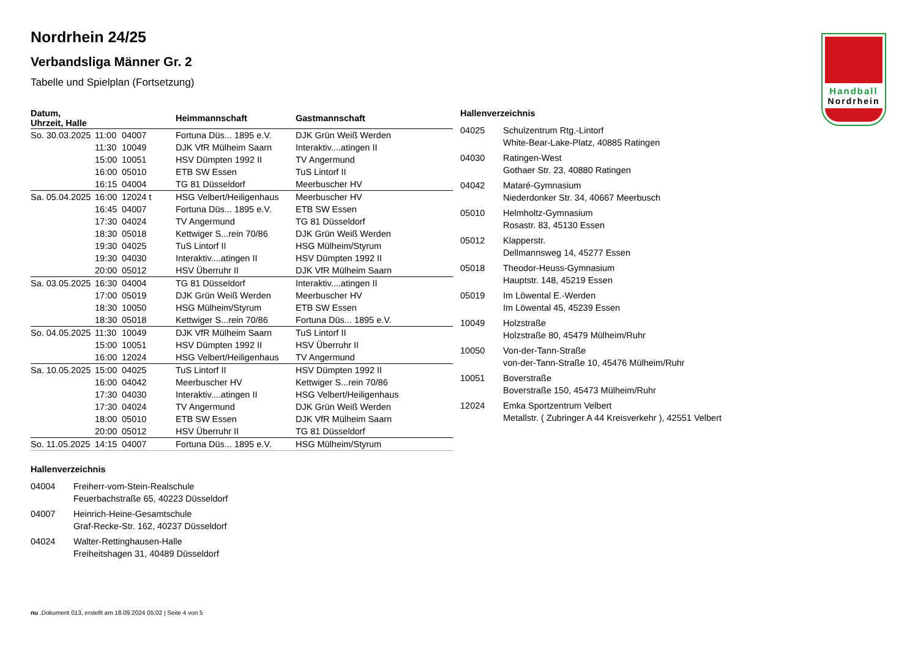Handball
Nordrhein
Nordrhein 24/25
Verbandsliga Männer Gr. 2
Tabelle und Spielplan (Fortsetzung)
| Datum, Uhrzeit, Halle | | | Heimmannschaft | Gastmannschaft |
| --- | --- | --- | --- | --- |
| So. 30.03.2025 | 11:00 | 04007 | Fortuna Düs... 1895 e.V. | DJK Grün Weiß Werden |
| | 11:30 | 10049 | DJK VfR Mülheim Saarn | Interaktiv....atingen II |
| | 15:00 | 10051 | HSV Dümpten 1992 II | TV Angermund |
| | 16:00 | 05010 | ETB SW Essen | TuS Lintorf II |
| | 16:15 | 04004 | TG 81 Düsseldorf | Meerbuscher HV |
| Sa. 05.04.2025 | 16:00 | 12024 t | HSG Velbert/Heiligenhaus | Meerbuscher HV |
| | 16:45 | 04007 | Fortuna Düs... 1895 e.V. | ETB SW Essen |
| | 17:30 | 04024 | TV Angermund | TG 81 Düsseldorf |
| | 18:30 | 05018 | Kettwiger S...rein 70/86 | DJK Grün Weiß Werden |
| | 19:30 | 04025 | TuS Lintorf II | HSG Mülheim/Styrum |
| | 19:30 | 04030 | Interaktiv....atingen II | HSV Dümpten 1992 II |
| | 20:00 | 05012 | HSV Überruhr II | DJK VfR Mülheim Saarn |
| Sa. 03.05.2025 | 16:30 | 04004 | TG 81 Düsseldorf | Interaktiv....atingen II |
| | 17:00 | 05019 | DJK Grün Weiß Werden | Meerbuscher HV |
| | 18:30 | 10050 | HSG Mülheim/Styrum | ETB SW Essen |
| | 18:30 | 05018 | Kettwiger S...rein 70/86 | Fortuna Düs... 1895 e.V. |
| So. 04.05.2025 | 11:30 | 10049 | DJK VfR Mülheim Saarn | TuS Lintorf II |
| | 15:00 | 10051 | HSV Dümpten 1992 II | HSV Überruhr II |
| | 16:00 | 12024 | HSG Velbert/Heiligenhaus | TV Angermund |
| Sa. 10.05.2025 | 15:00 | 04025 | TuS Lintorf II | HSV Dümpten 1992 II |
| | 16:00 | 04042 | Meerbuscher HV | Kettwiger S...rein 70/86 |
| | 17:30 | 04030 | Interaktiv....atingen II | HSG Velbert/Heiligenhaus |
| | 17:30 | 04024 | TV Angermund | DJK Grün Weiß Werden |
| | 18:00 | 05010 | ETB SW Essen | DJK VfR Mülheim Saarn |
| | 20:00 | 05012 | HSV Überruhr II | TG 81 Düsseldorf |
| So. 11.05.2025 | 14:15 | 04007 | Fortuna Düs... 1895 e.V. | HSG Mülheim/Styrum |
Hallenverzeichnis
04025 Schulzentrum Rtg.-Lintorf
White-Bear-Lake-Platz, 40885 Ratingen
04030 Ratingen-West
Gothaer Str. 23, 40880 Ratingen
04042 Mataré-Gymnasium
Niederdonker Str. 34, 40667 Meerbusch
05010 Helmholtz-Gymnasium
Rosastr. 83, 45130 Essen
05012 Klapperstr.
Dellmannsweg 14, 45277 Essen
05018 Theodor-Heuss-Gymnasium
Hauptstr. 148, 45219 Essen
05019 Im Löwental E.-Werden
Im Löwental 45, 45239 Essen
10049 Holzstraße
Holzstraße 80, 45479 Mülheim/Ruhr
10050 Von-der-Tann-Straße
von-der-Tann-Straße 10, 45476 Mülheim/Ruhr
10051 Boverstraße
Boverstraße 150, 45473 Mülheim/Ruhr
12024 Emka Sportzentrum Velbert
Metallstr. ( Zubringer A 44 Kreisverkehr ), 42551 Velbert
Hallenverzeichnis
04004 Freiherr-vom-Stein-Realschule
Feuerbachstraße 65, 40223 Düsseldorf
04007 Heinrich-Heine-Gesamtschule
Graf-Recke-Str. 162, 40237 Düsseldorf
04024 Walter-Rettinghausen-Halle
Freiheitshagen 31, 40489 Düsseldorf
nu .Dokument 013, erstellt am 18.09.2024 05:02 | Seite 4 von 5